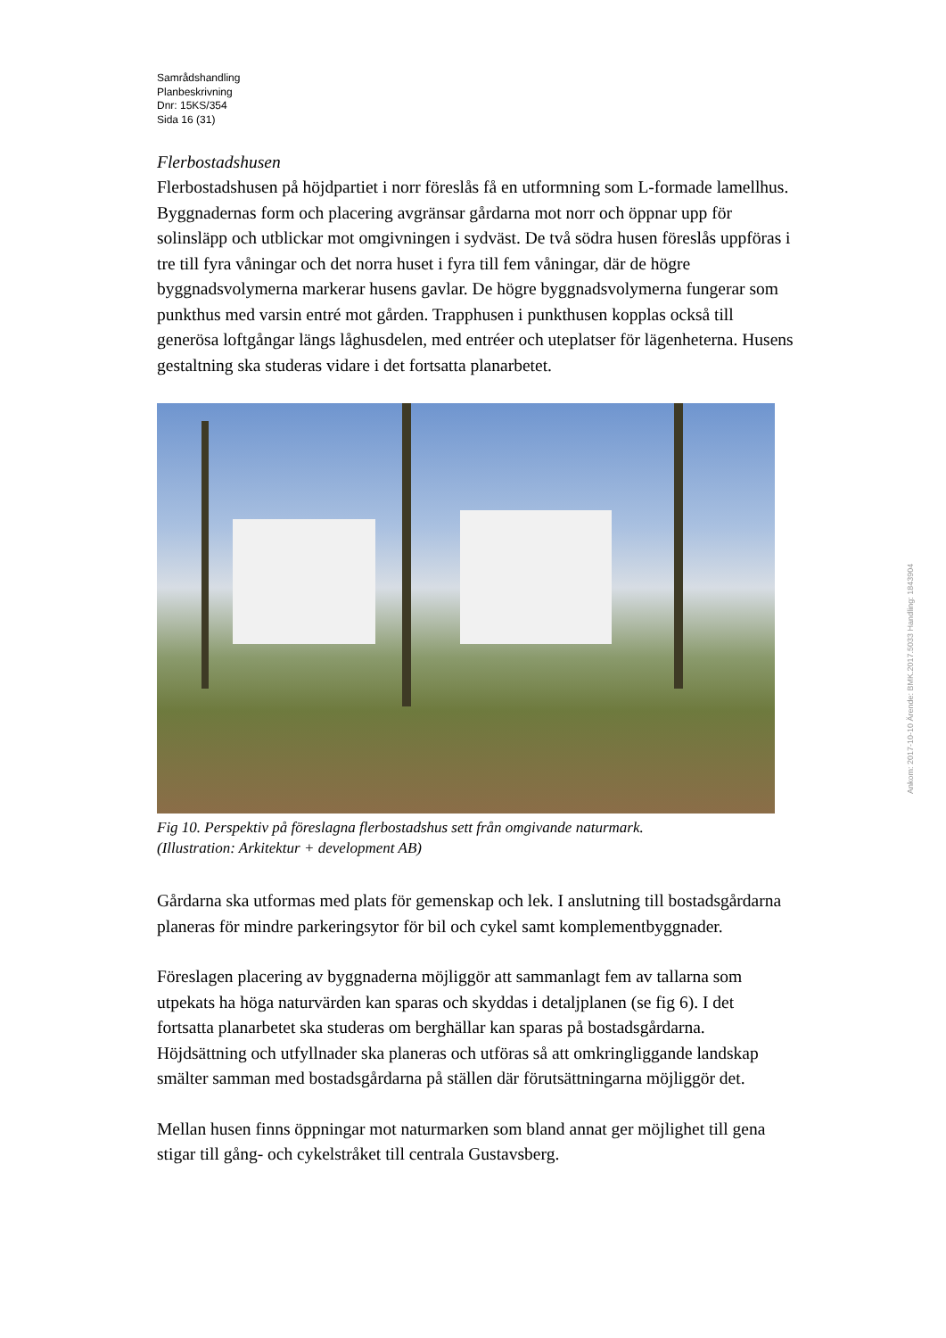Samrådshandling
Planbeskrivning
Dnr: 15KS/354
Sida 16 (31)
Flerbostadshusen
Flerbostadshusen på höjdpartiet i norr föreslås få en utformning som L-formade lamellhus. Byggnadernas form och placering avgränsar gårdarna mot norr och öppnar upp för solinsläpp och utblickar mot omgivningen i sydväst. De två södra husen föreslås uppföras i tre till fyra våningar och det norra huset i fyra till fem våningar, där de högre byggnadsvolymerna markerar husens gavlar. De högre byggnadsvolymerna fungerar som punkthus med varsin entré mot gården. Trapphusen i punkthusen kopplas också till generösa loftgångar längs låghusdelen, med entréer och uteplatser för lägenheterna. Husens gestaltning ska studeras vidare i det fortsatta planarbetet.
Fig 10. Perspektiv på föreslagna flerbostadshus sett från omgivande naturmark.
(Illustration: Arkitektur + development AB)
Gårdarna ska utformas med plats för gemenskap och lek. I anslutning till bostadsgårdarna planeras för mindre parkeringsytor för bil och cykel samt komplementbyggnader.
Föreslagen placering av byggnaderna möjliggör att sammanlagt fem av tallarna som utpekats ha höga naturvärden kan sparas och skyddas i detaljplanen (se fig 6). I det fortsatta planarbetet ska studeras om berghällar kan sparas på bostadsgårdarna. Höjdsättning och utfyllnader ska planeras och utföras så att omkringliggande landskap smälter samman med bostadsgårdarna på ställen där förutsättningarna möjliggör det.
Mellan husen finns öppningar mot naturmarken som bland annat ger möjlighet till gena stigar till gång- och cykelstråket till centrala Gustavsberg.
Ankom: 2017-10-10 Ärende: BMK.2017.5033 Handling: 1843904